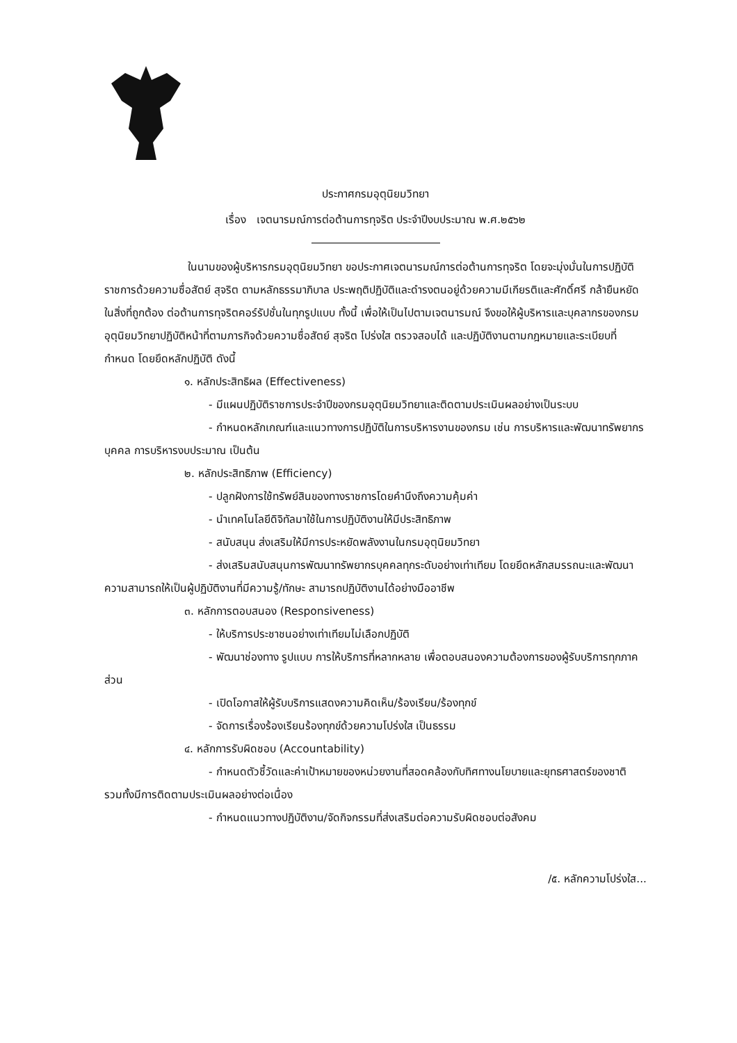ประกาศกรมอุตุนิยมวิทยา
เรื่อง เจตนารมณ์การต่อต้านการทุจริต ประจำปีงบประมาณ พ.ศ.๒๕๖๒
ในนามของผู้บริหารกรมอุตุนิยมวิทยา ขอประกาศเจตนารมณ์การต่อต้านการทุจริต โดยจะมุ่งมั่นในการปฏิบัติราชการด้วยความซื่อสัตย์ สุจริต ตามหลักธรรมาภิบาล ประพฤติปฏิบัติและดำรงตนอยู่ด้วยความมีเกียรติและศักดิ์ศรี กล้ายืนหยัดในสิ่งที่ถูกต้อง ต่อต้านการทุจริตคอร์รัปชั่นในทุกรูปแบบ ทั้งนี้ เพื่อให้เป็นไปตามเจตนารมณ์ จึงขอให้ผู้บริหารและบุคลากรของกรมอุตุนิยมวิทยาปฏิบัติหน้าที่ตามภารกิจด้วยความซื่อสัตย์ สุจริต โปร่งใส ตรวจสอบได้ และปฏิบัติงานตามกฎหมายและระเบียบที่กำหนด โดยยึดหลักปฏิบัติ ดังนี้
๑. หลักประสิทธิผล (Effectiveness)
- มีแผนปฏิบัติราชการประจำปีของกรมอุตุนิยมวิทยาและติดตามประเมินผลอย่างเป็นระบบ
- กำหนดหลักเกณฑ์และแนวทางการปฏิบัติในการบริหารงานของกรม เช่น การบริหารและพัฒนาทรัพยากรบุคคล การบริหารงบประมาณ เป็นต้น
๒. หลักประสิทธิภาพ (Efficiency)
- ปลูกฝังการใช้ทรัพย์สินของทางราชการโดยคำนึงถึงความคุ้มค่า
- นำเทคโนโลยีดิจิทัลมาใช้ในการปฏิบัติงานให้มีประสิทธิภาพ
- สนับสนุน ส่งเสริมให้มีการประหยัดพลังงานในกรมอุตุนิยมวิทยา
- ส่งเสริมสนับสนุนการพัฒนาทรัพยากรบุคคลทุกระดับอย่างเท่าเทียม โดยยึดหลักสมรรถนะและพัฒนาความสามารถให้เป็นผู้ปฏิบัติงานที่มีความรู้/ทักษะ สามารถปฏิบัติงานได้อย่างมืออาชีพ
๓. หลักการตอบสนอง (Responsiveness)
- ให้บริการประชาชนอย่างเท่าเทียมไม่เลือกปฏิบัติ
- พัฒนาช่องทาง รูปแบบ การให้บริการที่หลากหลาย เพื่อตอบสนองความต้องการของผู้รับบริการทุกภาคส่วน
- เปิดโอกาสให้ผู้รับบริการแสดงความคิดเห็น/ร้องเรียน/ร้องทุกข์
- จัดการเรื่องร้องเรียนร้องทุกข์ด้วยความโปร่งใส เป็นธรรม
๔. หลักการรับผิดชอบ (Accountability)
- กำหนดตัวชี้วัดและค่าเป้าหมายของหน่วยงานที่สอดคล้องกับทิศทางนโยบายและยุทธศาสตร์ของชาติ รวมทั้งมีการติดตามประเมินผลอย่างต่อเนื่อง
- กำหนดแนวทางปฏิบัติงาน/จัดกิจกรรมที่ส่งเสริมต่อความรับผิดชอบต่อสังคม
/๕. หลักความโปร่งใส...